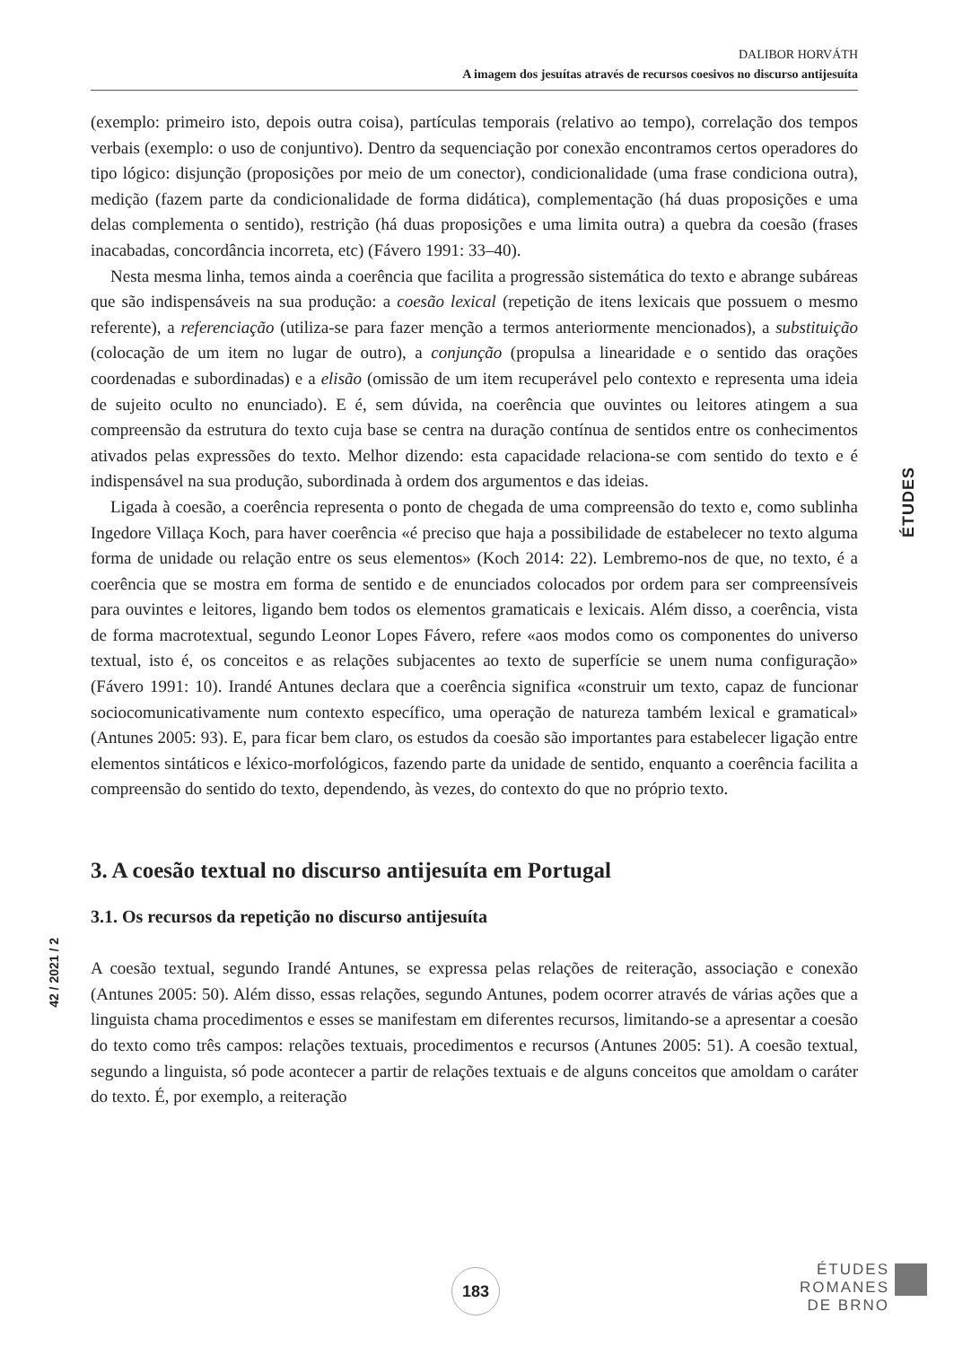DALIBOR HORVÁTH
A imagem dos jesuítas através de recursos coesivos no discurso antijesuíta
(exemplo: primeiro isto, depois outra coisa), partículas temporais (relativo ao tempo), correlação dos tempos verbais (exemplo: o uso de conjuntivo). Dentro da sequenciação por conexão encontramos certos operadores do tipo lógico: disjunção (proposições por meio de um conector), condicionalidade (uma frase condiciona outra), medição (fazem parte da condicionalidade de forma didática), complementação (há duas proposições e uma delas complementa o sentido), restrição (há duas proposições e uma limita outra) a quebra da coesão (frases inacabadas, concordância incorreta, etc) (Fávero 1991: 33–40).
Nesta mesma linha, temos ainda a coerência que facilita a progressão sistemática do texto e abrange subáreas que são indispensáveis na sua produção: a coesão lexical (repetição de itens lexicais que possuem o mesmo referente), a referenciação (utiliza-se para fazer menção a termos anteriormente mencionados), a substituição (colocação de um item no lugar de outro), a conjunção (propulsa a linearidade e o sentido das orações coordenadas e subordinadas) e a elisão (omissão de um item recuperável pelo contexto e representa uma ideia de sujeito oculto no enunciado). E é, sem dúvida, na coerência que ouvintes ou leitores atingem a sua compreensão da estrutura do texto cuja base se centra na duração contínua de sentidos entre os conhecimentos ativados pelas expressões do texto. Melhor dizendo: esta capacidade relaciona-se com sentido do texto e é indispensável na sua produção, subordinada à ordem dos argumentos e das ideias.
Ligada à coesão, a coerência representa o ponto de chegada de uma compreensão do texto e, como sublinha Ingedore Villaça Koch, para haver coerência «é preciso que haja a possibilidade de estabelecer no texto alguma forma de unidade ou relação entre os seus elementos» (Koch 2014: 22). Lembremo-nos de que, no texto, é a coerência que se mostra em forma de sentido e de enunciados colocados por ordem para ser compreensíveis para ouvintes e leitores, ligando bem todos os elementos gramaticais e lexicais. Além disso, a coerência, vista de forma macrotextual, segundo Leonor Lopes Fávero, refere «aos modos como os componentes do universo textual, isto é, os conceitos e as relações subjacentes ao texto de superfície se unem numa configuração» (Fávero 1991: 10). Irandé Antunes declara que a coerência significa «construir um texto, capaz de funcionar sociocomunicativamente num contexto específico, uma operação de natureza também lexical e gramatical» (Antunes 2005: 93). E, para ficar bem claro, os estudos da coesão são importantes para estabelecer ligação entre elementos sintáticos e léxico-morfológicos, fazendo parte da unidade de sentido, enquanto a coerência facilita a compreensão do sentido do texto, dependendo, às vezes, do contexto do que no próprio texto.
3. A coesão textual no discurso antijesuíta em Portugal
3.1. Os recursos da repetição no discurso antijesuíta
A coesão textual, segundo Irandé Antunes, se expressa pelas relações de reiteração, associação e conexão (Antunes 2005: 50). Além disso, essas relações, segundo Antunes, podem ocorrer através de várias ações que a linguista chama procedimentos e esses se manifestam em diferentes recursos, limitando-se a apresentar a coesão do texto como três campos: relações textuais, procedimentos e recursos (Antunes 2005: 51). A coesão textual, segundo a linguista, só pode acontecer a partir de relações textuais e de alguns conceitos que amoldam o caráter do texto. É, por exemplo, a reiteração
ÉTUDES
42 / 2021 / 2
183
ÉTUDES
ROMANES
DE BRNO